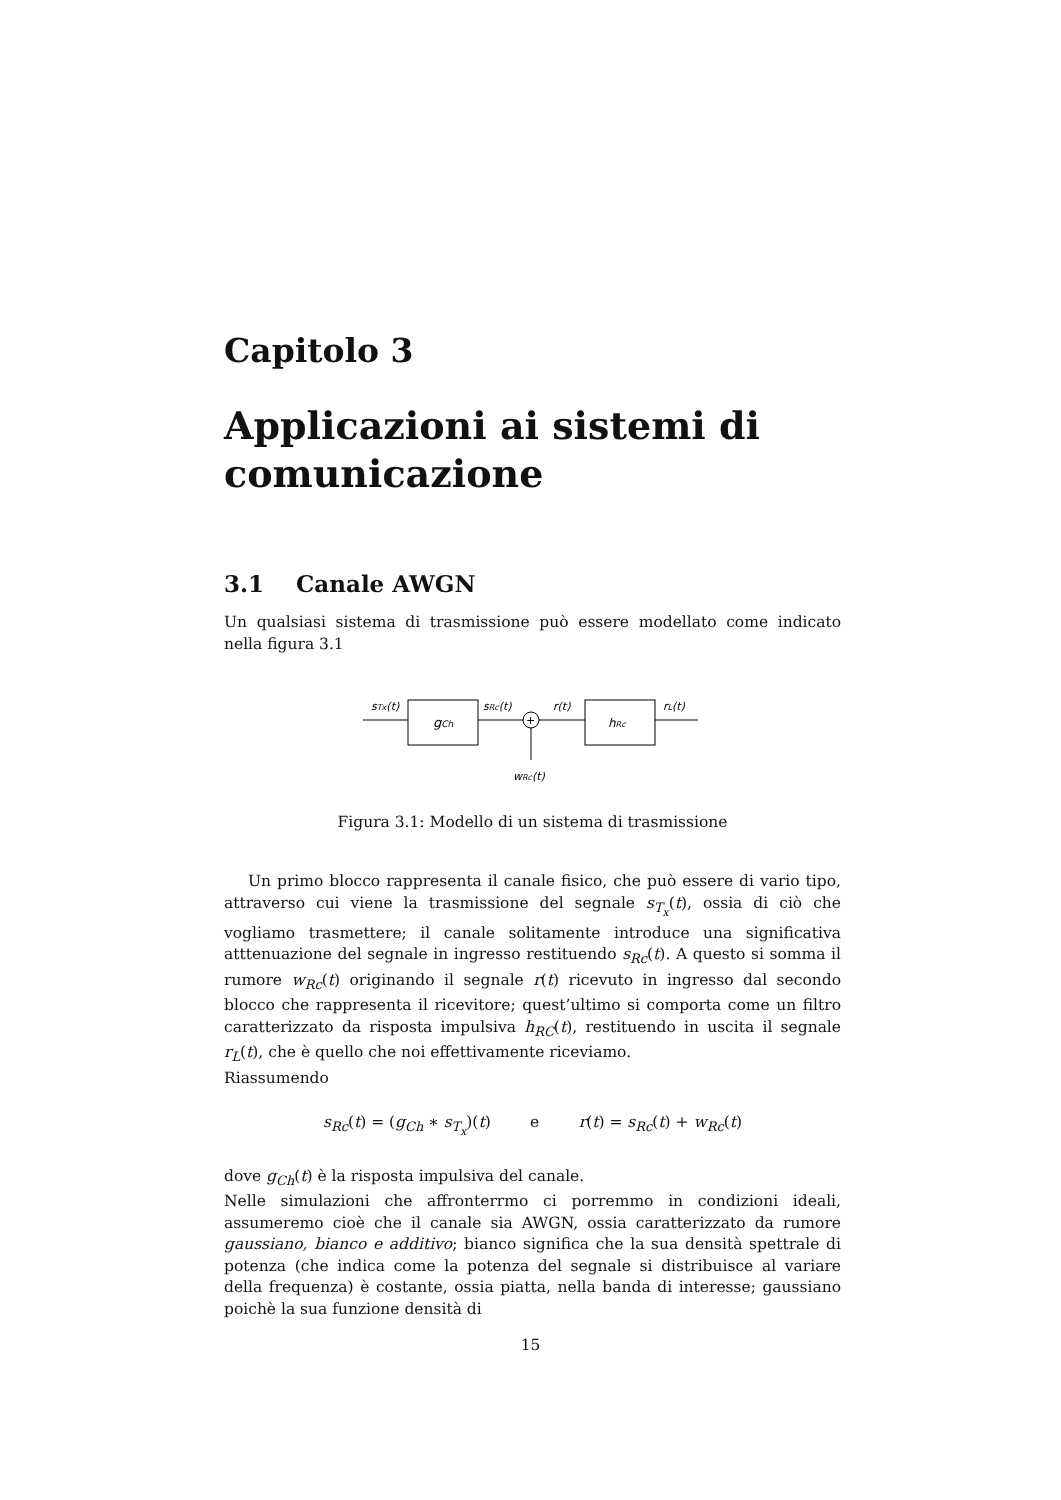Capitolo 3
Applicazioni ai sistemi di comunicazione
3.1 Canale AWGN
Un qualsiasi sistema di trasmissione può essere modellato come indicato nella figura 3.1
gCh
sTx(t)
sRc(t)
+
wRc(t)
r(t)
hRc
rL(t)
Figura 3.1: Modello di un sistema di trasmissione
Un primo blocco rappresenta il canale fisico, che può essere di vario tipo, attraverso cui viene la trasmissione del segnale s<sub>T<sub>x</sub></sub>(t), ossia di ciò che vogliamo trasmettere; il canale solitamente introduce una significativa atttenuazione del segnale in ingresso restituendo s<sub>Rc</sub>(t). A questo si somma il rumore w<sub>Rc</sub>(t) originando il segnale r(t) ricevuto in ingresso dal secondo blocco che rappresenta il ricevitore; quest’ultimo si comporta come un filtro caratterizzato da risposta impulsiva h<sub>RC</sub>(t), restituendo in uscita il segnale r<sub>L</sub>(t), che è quello che noi effettivamente riceviamo.
Riassumendo
s<sub>Rc</sub>(t) = (g<sub>Ch</sub> ∗ s<sub>T<sub>x</sub></sub>)(t) e r(t) = s<sub>Rc</sub>(t) + w<sub>Rc</sub>(t)
dove g<sub>Ch</sub>(t) è la risposta impulsiva del canale.
Nelle simulazioni che affronterrmo ci porremmo in condizioni ideali, assumeremo cioè che il canale sia AWGN, ossia caratterizzato da rumore gaussiano, bianco e additivo; bianco significa che la sua densità spettrale di potenza (che indica come la potenza del segnale si distribuisce al variare della frequenza) è costante, ossia piatta, nella banda di interesse; gaussiano poichè la sua funzione densità di
15